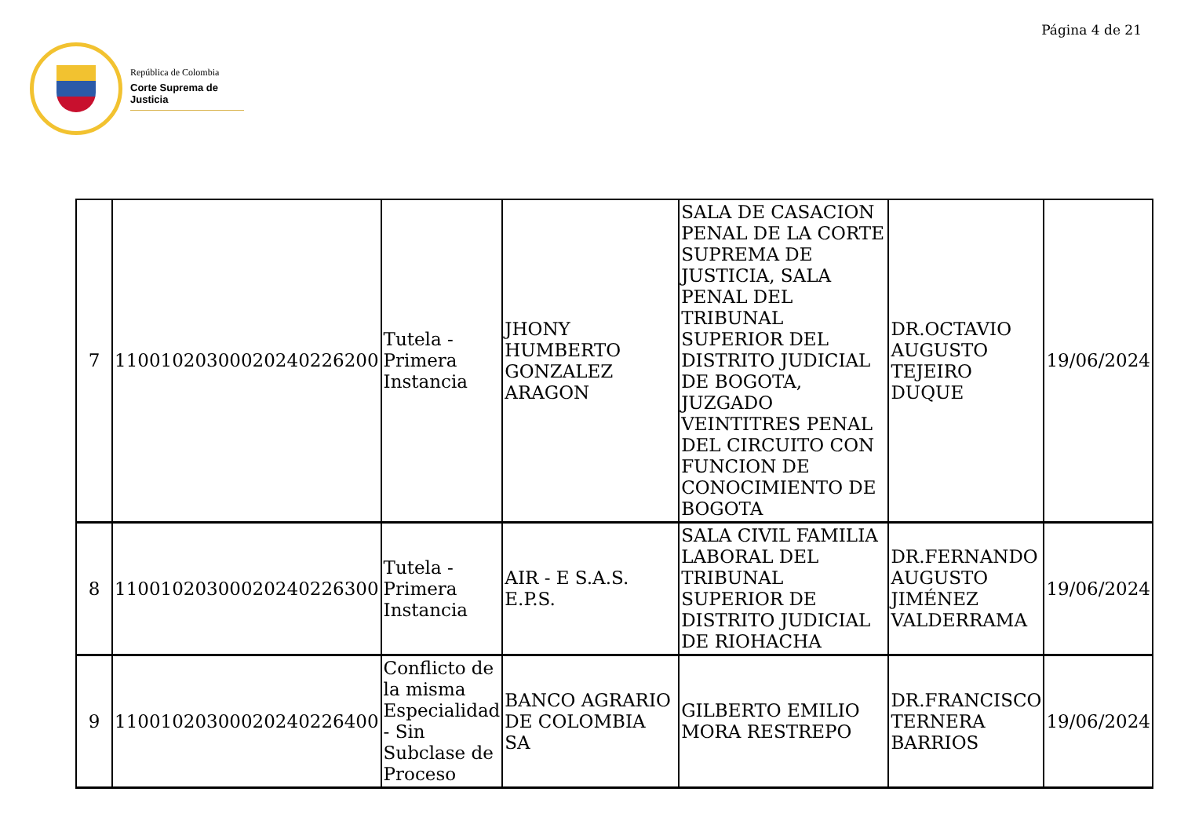Página 4 de 21
República de Colombia
Corte Suprema de Justicia
| 7 | 11001020300020240226200 | Tutela - Primera Instancia | JHONY HUMBERTO GONZALEZ ARAGON | SALA DE CASACION PENAL DE LA CORTE SUPREMA DE JUSTICIA, SALA PENAL DEL TRIBUNAL SUPERIOR DEL DISTRITO JUDICIAL DE BOGOTA, JUZGADO VEINTITRES PENAL DEL CIRCUITO CON FUNCION DE CONOCIMIENTO DE BOGOTA | DR.OCTAVIO AUGUSTO TEJEIRO DUQUE | 19/06/2024 |
| 8 | 11001020300020240226300 | Tutela - Primera Instancia | AIR - E S.A.S. E.P.S. | SALA CIVIL FAMILIA LABORAL DEL TRIBUNAL SUPERIOR DE DISTRITO JUDICIAL DE RIOHACHA | DR.FERNANDO AUGUSTO JIMÉNEZ VALDERRAMA | 19/06/2024 |
| 9 | 11001020300020240226400 | Conflicto de la misma Especialidad - Sin Subclase de Proceso | BANCO AGRARIO DE COLOMBIA SA | GILBERTO EMILIO MORA RESTREPO | DR.FRANCISCO TERNERA BARRIOS | 19/06/2024 |